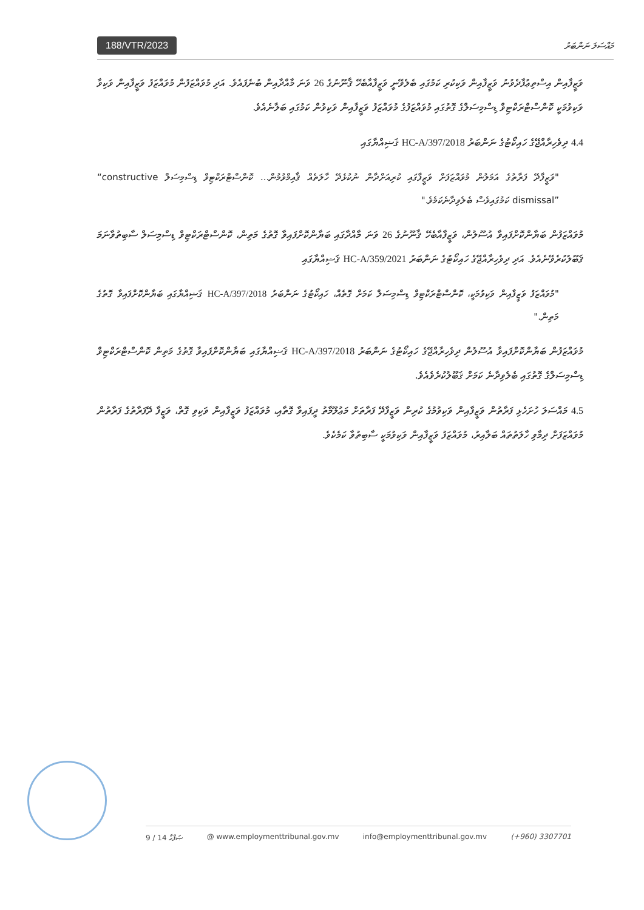188/VTR/2023 މައްސަލަ ނަންބަރު
ވަޒީފާއިން އިސްތިޢުފާދެވުނު ވަޒީފާއިން ވަކިކުރި ކަމުގައި ބެލެވޭނީ ވަޒީފާއާބެހޭ ޤާނޫނުގެ 26 ވަނަ މާއްދާއިން ބުނެފައެވެ. އަދި މުވައްޒަފުން މުވައްޒަފު ވަޒީފާއިން ވަކިވާ ވަކިވުމަކީ ކޮންސްޓްރަކްޓިވް ޑިސްމިސަލްގެ ގޮތުގައި މުވައްޒަފުގެ މުވައްޒަފު ވަޒީފާއިން ވަކިވުން ކަމުގައި ބަލާނެއެވެ.
4.4 ދިވެހިރާއްޖޭގެ ހައިކޯޓުގެ ނަންބަރު 2018/HC-A/397 ޤަޟިއްޔާގައި
"ވަޒީފާދޭ ފަރާތުގެ އަމަލުން މުވައްޒަފަށް ވަޒީފާގައި ކުރިއަށްދާން ނުކުޅެދޭ ހާލަތެއް ޤާއިމްވުމުން... ކޮންސްޓްރަކްޓިވް ޑިސްމިސަލް “constructive dismissal” ކަމުގައިވެސް ބެލެވިދާނެކަމެވެ."
މުވައްޒަފުން ބަޔާންކޮށްފައިވާ އުސޫލުން، ވަޒީފާއާބެހޭ ޤާނޫނުގެ 26 ވަނަ މާއްދާގައި ބަޔާންކޮށްފައިވާ ގޮތުގެ މަތިން، ކޮންސްޓްރަކްޓިވް ޑިސްމިސަލް ސާބިތުވާނަމަ ޤަބޫލުކުރެވޭނެއެވެ. އަދި ދިވެހިރާއްޖޭގެ ހައިކޯޓުގެ ނަންބަރު 2021/HC-A/359 ޤަޟިއްޔާގައި
"މުވައްޒަފު ވަޒީފާއިން ވަކިވުމަކީ، ކޮންސްޓްރަކްޓިވް ޑިސްމިސަލް ކަމަށް ގޮތެއް، ހައިކޯޓުގެ ނަންބަރު 2018/HC-A/397 ޤަޟިއްޔާގައި ބަޔާންކޮށްފައިވާ ގޮތުގެ މަތިން."
މުވައްޒަފުން ބަޔާންކޮށްފައިވާ އުސޫލުން ދިވެހިރާއްޖޭގެ ހައިކޯޓުގެ ނަންބަރު 2018/HC-A/397 ޤަޟިއްޔާގައި ބަޔާންކޮށްފައިވާ ގޮތުގެ މަތިން ކޮންސްޓްރަކްޓިވް ޑިސްމިސަލްގެ ގޮތުގައި ބެލެވިދާނެ ކަމަށް ޤަބޫލުކުރެވެއެވެ.
4.5 މައްސަލަ ހުށަހެޅި ފަރާތުން ވަޒީފާއިން ވަކިވުމުގެ ކުރިން ވަޒީފާދޭ ފަރާތަށް މަޢުލޫމާތު ދީފައިވާ ގޮތާއި، މުވައްޒަފު ވަޒީފާއިން ވަކިވި ގޮތް، ވަޒީފާ ދޭފަރާތުގެ ފަރާތުން މުވައްޒަފަށް ދިމާވި ހާލަތުތައް ބަލާއިރު، މުވައްޒަފު ވަޒީފާއިން ވަކިވުމަކީ ސާބިތުވާ ކަމެކެވެ.
9 / 14 ޞަފްޙާ @ www.employmenttribunal.gov.mv info@employmenttribunal.gov.mv (+960) 3307701